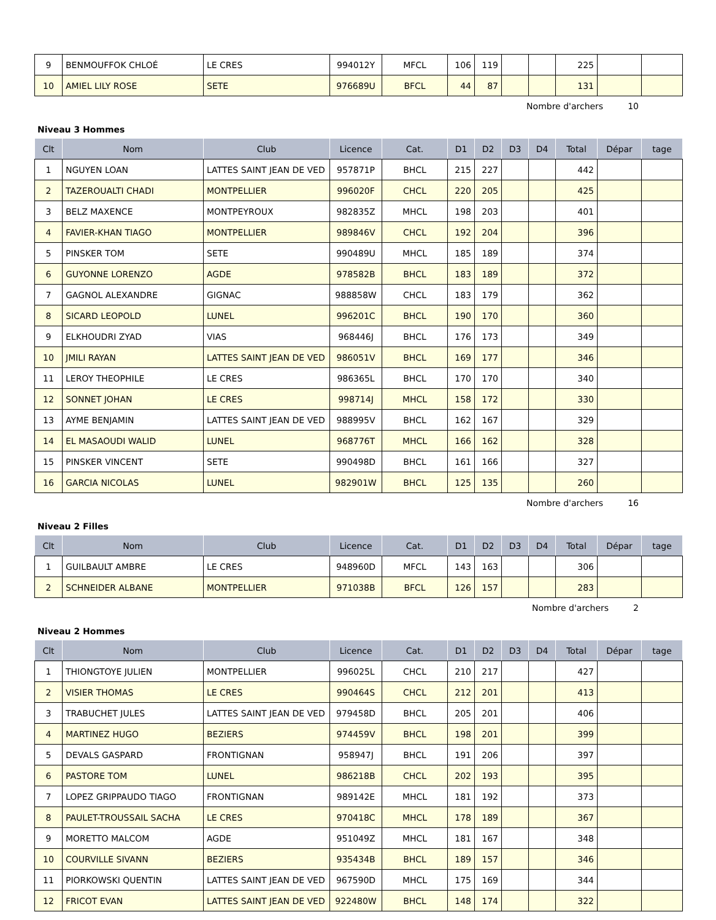| 9 | BENMOUFFOK CHLOÉ | LE CRES | 994012Y | MFCL | 106 | 119 | | | 225 | | |
| 10 | AMIEL LILY ROSE | SETE | 976689U | BFCL | 44 | 87 | | | 131 | | |
Nombre d'archers 10
Niveau 3 Hommes
| Clt | Nom | Club | Licence | Cat. | D1 | D2 | D3 | D4 | Total | Dépar | tage |
| --- | --- | --- | --- | --- | --- | --- | --- | --- | --- | --- | --- |
| 1 | NGUYEN LOAN | LATTES SAINT JEAN DE VED | 957871P | BHCL | 215 | 227 | | | 442 | | |
| 2 | TAZEROUALTI CHADI | MONTPELLIER | 996020F | CHCL | 220 | 205 | | | 425 | | |
| 3 | BELZ MAXENCE | MONTPEYROUX | 982835Z | MHCL | 198 | 203 | | | 401 | | |
| 4 | FAVIER-KHAN TIAGO | MONTPELLIER | 989846V | CHCL | 192 | 204 | | | 396 | | |
| 5 | PINSKER TOM | SETE | 990489U | MHCL | 185 | 189 | | | 374 | | |
| 6 | GUYONNE LORENZO | AGDE | 978582B | BHCL | 183 | 189 | | | 372 | | |
| 7 | GAGNOL ALEXANDRE | GIGNAC | 988858W | CHCL | 183 | 179 | | | 362 | | |
| 8 | SICARD LEOPOLD | LUNEL | 996201C | BHCL | 190 | 170 | | | 360 | | |
| 9 | ELKHOUDRI ZYAD | VIAS | 968446J | BHCL | 176 | 173 | | | 349 | | |
| 10 | JMILI RAYAN | LATTES SAINT JEAN DE VED | 986051V | BHCL | 169 | 177 | | | 346 | | |
| 11 | LEROY THEOPHILE | LE CRES | 986365L | BHCL | 170 | 170 | | | 340 | | |
| 12 | SONNET JOHAN | LE CRES | 998714J | MHCL | 158 | 172 | | | 330 | | |
| 13 | AYME BENJAMIN | LATTES SAINT JEAN DE VED | 988995V | BHCL | 162 | 167 | | | 329 | | |
| 14 | EL MASAOUDI WALID | LUNEL | 968776T | MHCL | 166 | 162 | | | 328 | | |
| 15 | PINSKER VINCENT | SETE | 990498D | BHCL | 161 | 166 | | | 327 | | |
| 16 | GARCIA NICOLAS | LUNEL | 982901W | BHCL | 125 | 135 | | | 260 | | |
Nombre d'archers 16
Niveau 2 Filles
| Clt | Nom | Club | Licence | Cat. | D1 | D2 | D3 | D4 | Total | Dépar | tage |
| --- | --- | --- | --- | --- | --- | --- | --- | --- | --- | --- | --- |
| 1 | GUILBAULT AMBRE | LE CRES | 948960D | MFCL | 143 | 163 | | | 306 | | |
| 2 | SCHNEIDER ALBANE | MONTPELLIER | 971038B | BFCL | 126 | 157 | | | 283 | | |
Nombre d'archers 2
Niveau 2 Hommes
| Clt | Nom | Club | Licence | Cat. | D1 | D2 | D3 | D4 | Total | Dépar | tage |
| --- | --- | --- | --- | --- | --- | --- | --- | --- | --- | --- | --- |
| 1 | THIONGTOYE JULIEN | MONTPELLIER | 996025L | CHCL | 210 | 217 | | | 427 | | |
| 2 | VISIER THOMAS | LE CRES | 990464S | CHCL | 212 | 201 | | | 413 | | |
| 3 | TRABUCHET JULES | LATTES SAINT JEAN DE VED | 979458D | BHCL | 205 | 201 | | | 406 | | |
| 4 | MARTINEZ HUGO | BEZIERS | 974459V | BHCL | 198 | 201 | | | 399 | | |
| 5 | DEVALS GASPARD | FRONTIGNAN | 958947J | BHCL | 191 | 206 | | | 397 | | |
| 6 | PASTORE TOM | LUNEL | 986218B | CHCL | 202 | 193 | | | 395 | | |
| 7 | LOPEZ GRIPPAUDO TIAGO | FRONTIGNAN | 989142E | MHCL | 181 | 192 | | | 373 | | |
| 8 | PAULET-TROUSSAIL SACHA | LE CRES | 970418C | MHCL | 178 | 189 | | | 367 | | |
| 9 | MORETTO MALCOM | AGDE | 951049Z | MHCL | 181 | 167 | | | 348 | | |
| 10 | COURVILLE SIVANN | BEZIERS | 935434B | BHCL | 189 | 157 | | | 346 | | |
| 11 | PIORKOWSKI QUENTIN | LATTES SAINT JEAN DE VED | 967590D | MHCL | 175 | 169 | | | 344 | | |
| 12 | FRICOT EVAN | LATTES SAINT JEAN DE VED | 922480W | BHCL | 148 | 174 | | | 322 | | |